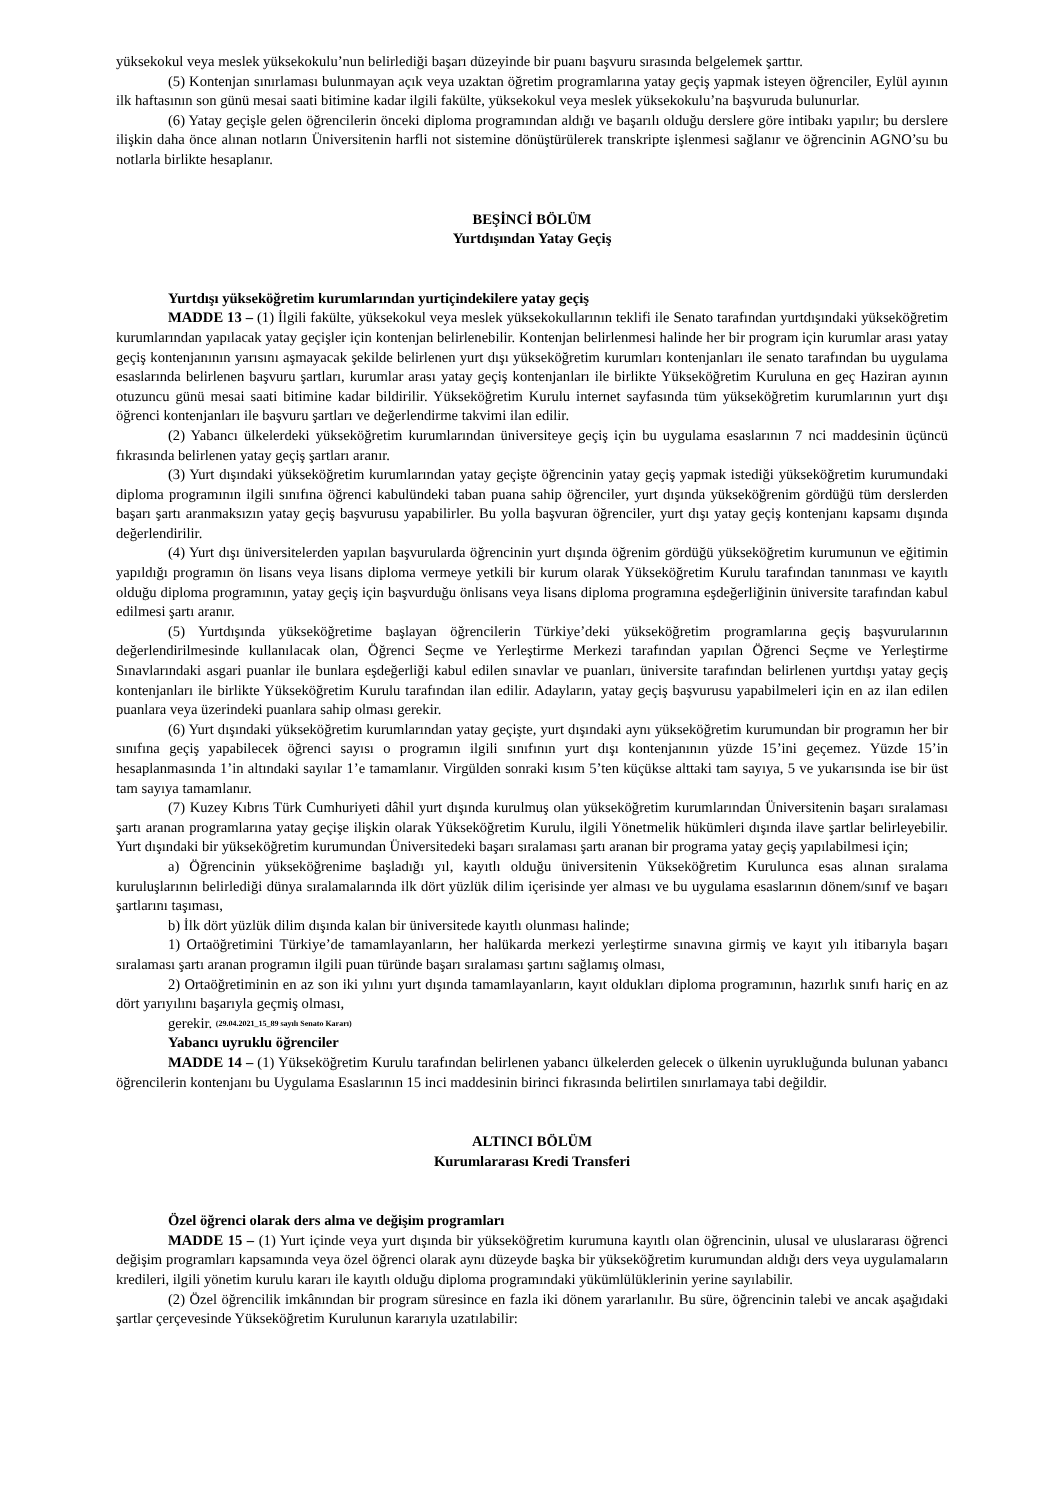yüksekokul veya meslek yüksekokulu’nun belirlediği başarı düzeyinde bir puanı başvuru sırasında belgelemek şarttır.
(5) Kontenjan sınırlaması bulunmayan açık veya uzaktan öğretim programlarına yatay geçiş yapmak isteyen öğrenciler, Eylül ayının ilk haftasının son günü mesai saati bitimine kadar ilgili fakülte, yüksekokul veya meslek yüksekokulu’na başvuruda bulunurlar.
(6) Yatay geçişle gelen öğrencilerin önceki diploma programından aldığı ve başarılı olduğu derslere göre intibakı yapılır; bu derslere ilişkin daha önce alınan notların Üniversitenin harfli not sistemine dönüştürülerek transkripte işlenmesi sağlanır ve öğrencinin AGNO’su bu notlarla birlikte hesaplanır.
BEŞİNCİ BÖLÜM
Yurtdışından Yatay Geçiş
Yurtdışı yükseköğretim kurumlarından yurtiçindekilere yatay geçiş
MADDE 13 – (1) İlgili fakülte, yüksekokul veya meslek yüksekokullarının teklifi ile Senato tarafından yurtdışındaki yükseköğretim kurumlarından yapılacak yatay geçişler için kontenjan belirlenebilir. Kontenjan belirlenmesi halinde her bir program için kurumlar arası yatay geçiş kontenjanının yarısını aşmayacak şekilde belirlenen yurt dışı yükseköğretim kurumları kontenjanları ile senato tarafından bu uygulama esaslarında belirlenen başvuru şartları, kurumlar arası yatay geçiş kontenjanları ile birlikte Yükseköğretim Kuruluna en geç Haziran ayının otuzuncu günü mesai saati bitimine kadar bildirilir. Yükseköğretim Kurulu internet sayfasında tüm yükseköğretim kurumlarının yurt dışı öğrenci kontenjanları ile başvuru şartları ve değerlendirme takvimi ilan edilir.
(2) Yabancı ülkelerdeki yükseköğretim kurumlarından üniversiteye geçiş için bu uygulama esaslarının 7 nci maddesinin üçüncü fıkrasında belirlenen yatay geçiş şartları aranır.
(3) Yurt dışındaki yükseköğretim kurumlarından yatay geçişte öğrencinin yatay geçiş yapmak istediği yükseköğretim kurumundaki diploma programının ilgili sınıfına öğrenci kabulündeki taban puana sahip öğrenciler, yurt dışında yükseköğrenim gördüğü tüm derslerden başarı şartı aranmaksızın yatay geçiş başvurusu yapabilirler. Bu yolla başvuran öğrenciler, yurt dışı yatay geçiş kontenjanı kapsamı dışında değerlendirilir.
(4) Yurt dışı üniversitelerden yapılan başvurularda öğrencinin yurt dışında öğrenim gördüğü yükseköğretim kurumunun ve eğitimin yapıldığı programın ön lisans veya lisans diploma vermeye yetkili bir kurum olarak Yükseköğretim Kurulu tarafından tanınması ve kayıtlı olduğu diploma programının, yatay geçiş için başvurduğu önlisans veya lisans diploma programına eşdeğerliğinin üniversite tarafından kabul edilmesi şartı aranır.
(5) Yurtdışında yükseköğretime başlayan öğrencilerin Türkiye’deki yükseköğretim programlarına geçiş başvurularının değerlendirilmesinde kullanılacak olan, Öğrenci Seçme ve Yerleştirme Merkezi tarafından yapılan Öğrenci Seçme ve Yerleştirme Sınavlarındaki asgari puanlar ile bunlara eşdeğerliği kabul edilen sınavlar ve puanları, üniversite tarafından belirlenen yurtdışı yatay geçiş kontenjanları ile birlikte Yükseköğretim Kurulu tarafından ilan edilir. Adayların, yatay geçiş başvurusu yapabilmeleri için en az ilan edilen puanlara veya üzerindeki puanlara sahip olması gerekir.
(6) Yurt dışındaki yükseköğretim kurumlarından yatay geçişte, yurt dışındaki aynı yükseköğretim kurumundan bir programın her bir sınıfına geçiş yapabilecek öğrenci sayısı o programın ilgili sınıfının yurt dışı kontenjanının yüzde 15’ini geçemez. Yüzde 15’in hesaplanmasında 1’in altındaki sayılar 1’e tamamlanır. Virgülden sonraki kısım 5’ten küçükse alttaki tam sayıya, 5 ve yukarısında ise bir üst tam sayıya tamamlanır.
(7) Kuzey Kıbrıs Türk Cumhuriyeti dâhil yurt dışında kurulmuş olan yükseköğretim kurumlarından Üniversitenin başarı sıralaması şartı aranan programlarına yatay geçişe ilişkin olarak Yükseköğretim Kurulu, ilgili Yönetmelik hükümleri dışında ilave şartlar belirleyebilir. Yurt dışındaki bir yükseköğretim kurumundan Üniversitedeki başarı sıralaması şartı aranan bir programa yatay geçiş yapılabilmesi için;
a) Öğrencinin yükseköğrenime başladığı yıl, kayıtlı olduğu üniversitenin Yükseköğretim Kurulunca esas alınan sıralama kuruluşlarının belirlediği dünya sıralamalarında ilk dört yüzlük dilim içerisinde yer alması ve bu uygulama esaslarının dönem/sınıf ve başarı şartlarını taşıması,
b) İlk dört yüzlük dilim dışında kalan bir üniversitede kayıtlı olunması halinde;
1) Ortaöğretimini Türkiye’de tamamlayanların, her halükarda merkezi yerleştirme sınavına girmiş ve kayıt yılı itibarıyla başarı sıralaması şartı aranan programın ilgili puan türünde başarı sıralaması şartını sağlamış olması,
2) Ortaöğretiminin en az son iki yılını yurt dışında tamamlayanların, kayıt oldukları diploma programının, hazırlık sınıfı hariç en az dört yarıyılını başarıyla geçmiş olması,
gerekir. (29.04.2021_15_89 sayılı Senato Kararı)
Yabancı uyruklu öğrenciler
MADDE 14 – (1) Yükseköğretim Kurulu tarafından belirlenen yabancı ülkelerden gelecek o ülkenin uyrukluğunda bulunan yabancı öğrencilerin kontenjanı bu Uygulama Esaslarının 15 inci maddesinin birinci fıkrasında belirtilen sınırlamaya tabi değildir.
ALTINCI BÖLÜM
Kurumlararası Kredi Transferi
Özel öğrenci olarak ders alma ve değişim programları
MADDE 15 – (1) Yurt içinde veya yurt dışında bir yükseköğretim kurumuna kayıtlı olan öğrencinin, ulusal ve uluslararası öğrenci değişim programları kapsamında veya özel öğrenci olarak aynı düzeyde başka bir yükseköğretim kurumundan aldığı ders veya uygulamaların kredileri, ilgili yönetim kurulu kararı ile kayıtlı olduğu diploma programındaki yükümlülüklerinin yerine sayılabilir.
(2) Özel öğrencilik imkânından bir program süresince en fazla iki dönem yararlanılır. Bu süre, öğrencinin talebi ve ancak aşağıdaki şartlar çerçevesinde Yükseköğretim Kurulunun kararıyla uzatılabilir: